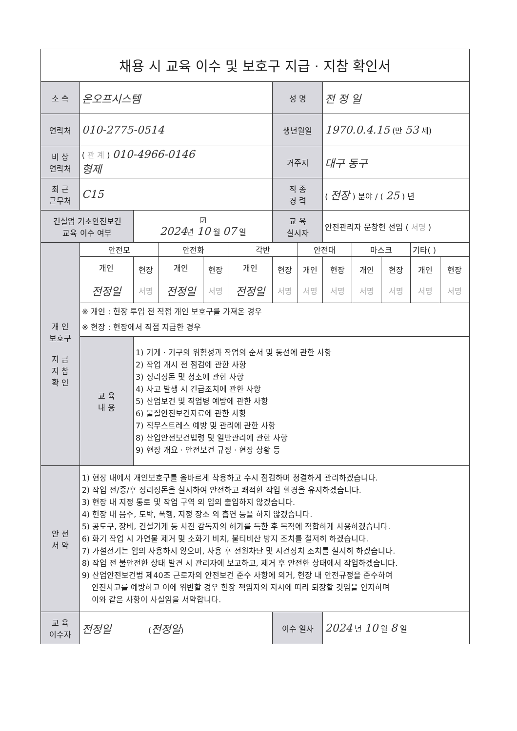| 채용 시 교육 이수 및 보호구 지급 · 지참 확인서 | | | | | | | | | | | | |
| 소 속 | 온오프시스템 | | | | | 성 명 | | 전 정 일 | | | | |
| 연락처 | 010-2775-0514 | | | | | 생년월일 | | 1970.0.4.15 (만 53 세) | | | | |
| 비 상 연락처 | ( 관 계 ) 010-4966-0146 형제 | | | | | 거주지 | | 대구 동구 | | | | |
| 최 근 근무처 | C15 | | | | | 직 종 경 력 | | ( 전장 ) 분야 / ( 25 ) 년 | | | | |
| 건설업 기초안전보건 교육 이수 여부 | | ☑ 2024 년 10 월 07 일 | | | | 교 육 실시자 | | 안전관리자 문창현 선임 ( 서명 ) | | | | |
| 개 인 보호구 지 급 지 참 확 인 | 안전모 | | 안전화 | | 각반 | | 안전대 | | 마스크 | | 기타( ) | |
| | 개인 전정일 | 현장 서명 | 개인 전정일 | 현장 서명 | 개인 전정일 | 현장 서명 | 개인 서명 | 현장 서명 | 개인 서명 | 현장 서명 | 개인 서명 | 현장 서명 |
| | ※ 개인 : 현장 투입 전 직접 개인 보호구를 가져온 경우 ※ 현장 : 현장에서 직접 지급한 경우 | | | | | | | | | | | |
| | 교 육 내 용 | 1) 기계 · 기구의 위험성과 작업의 순서 및 동선에 관한 사항 2) 작업 개시 전 점검에 관한 사항 3) 정리정돈 및 청소에 관한 사항 4) 사고 발생 시 긴급조치에 관한 사항 5) 산업보건 및 직업병 예방에 관한 사항 6) 물질안전보건자료에 관한 사항 7) 직무스트레스 예방 및 관리에 관한 사항 8) 산업안전보건법령 및 일반관리에 관한 사항 9) 현장 개요 · 안전보건 규정 · 현장 상황 등 | | | | | | | | | | |
| 안 전 서 약 | 1) 현장 내에서 개인보호구를 올바르게 착용하고 수시 점검하며 청결하게 관리하겠습니다. 2) 작업 전/중/후 정리정돈을 실시하여 안전하고 쾌적한 작업 환경을 유지하겠습니다. 3) 현장 내 지정 통로 및 작업 구역 외 임의 출입하지 않겠습니다. 4) 현장 내 음주, 도박, 폭행, 지정 장소 외 흡연 등을 하지 않겠습니다. 5) 공도구, 장비, 건설기계 등 사전 감독자의 허가를 득한 후 목적에 적합하게 사용하겠습니다. 6) 화기 작업 시 가연물 제거 및 소화기 비치, 불티비산 방지 조치를 철저히 하겠습니다. 7) 가설전기는 임의 사용하지 않으며, 사용 후 전원차단 및 시건장치 조치를 철저히 하겠습니다. 8) 작업 전 불안전한 상태 발견 시 관리자에 보고하고, 제거 후 안전한 상태에서 작업하겠습니다. 9) 산업안전보건법 제40조 근로자의 안전보건 준수 사항에 의거, 현장 내 안전규정을 준수하여 안전사고를 예방하고 이에 위반할 경우 현장 책임자의 지시에 따라 퇴장할 것임을 인지하며 이와 같은 사항이 사실임을 서약합니다. | | | | | | | | | | | |
| 교 육 이수자 | 전정일 ( 전정일 ) | | | | | 이수 일자 | | 2024 년 10 월 8 일 | | | | |